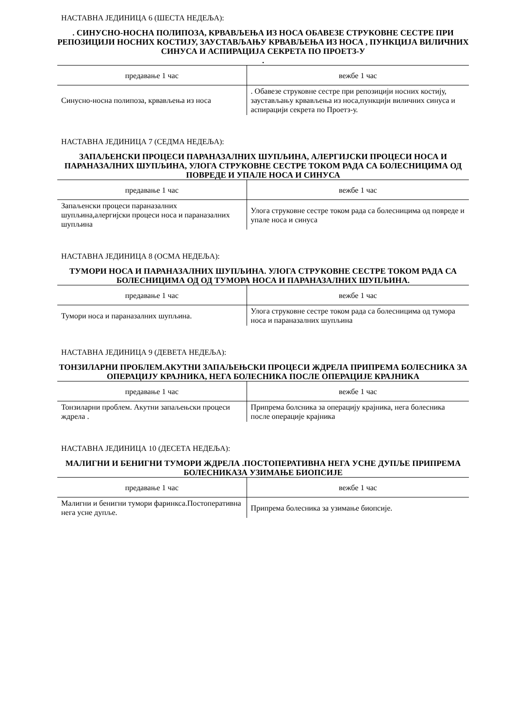НАСТАВНА ЈЕДИНИЦА 6 (ШЕСТА НЕДЕЉА):
. СИНУСНО-НОСНА ПОЛИПОЗА, КРВАВЉЕЊА ИЗ НОСА ОБАВЕЗЕ СТРУКОВНЕ СЕСТРЕ ПРИ РЕПОЗИЦИЈИ НОСНИХ КОСТИЈУ, ЗАУСТАВЉАЊУ КРВАВЉЕЊА ИЗ НОСА , ПУНКЦИЈА ВИЛИЧНИХ СИНУСА И АСПИРАЦИЈА СЕКРЕТА ПО ПРОЕТЗ-У
.
| предавање 1 час | вежбе 1 час |
| Синусно-носна полипоза, крвављења из носа | . Обавезе струковне сестре при репозицији носних костију, заустављању крвављења из носа,пункцији виличних синуса и аспирацији секрета по Проетз-у. |
НАСТАВНА ЈЕДИНИЦА 7 (СЕДМА НЕДЕЉА):
ЗАПАЉЕНСКИ ПРОЦЕСИ ПАРАНАЗАЛНИХ ШУПЉИНА, АЛЕРГИЈСКИ ПРОЦЕСИ НОСА И ПАРАНАЗАЛНИХ ШУПЉИНА, УЛОГА СТРУКОВНЕ СЕСТРЕ ТОКОМ РАДА СА БОЛЕСНИЦИМА ОД ПОВРЕДЕ И УПАЛЕ НОСА И СИНУСА
| предавање 1 час | вежбе 1 час |
| Запаљенски процеси параназалних шупљина,алергијски процеси носа и параназалних шупљина | Улога струковне сестре током рада са болесницима од повреде и упале носа и синуса |
НАСТАВНА ЈЕДИНИЦА 8 (ОСМА НЕДЕЉА):
ТУМОРИ НОСА И ПАРАНАЗАЛНИХ ШУПЉИНА. УЛОГА СТРУКОВНЕ СЕСТРЕ ТОКОМ РАДА СА БОЛЕСНИЦИМА ОД ОД ТУМОРА НОСА И ПАРАНАЗАЛНИХ ШУПЉИНА.
| предавање 1 час | вежбе 1 час |
| Тумори носа и параназалних шупљина. | Улога струковне сестре током рада са болесницима од тумора носа и параназалних шупљина |
НАСТАВНА ЈЕДИНИЦА 9 (ДЕВЕТА НЕДЕЉА):
ТОНЗИЛАРНИ ПРОБЛЕМ.АКУТНИ ЗАПАЉЕЊСКИ ПРОЦЕСИ ЖДРЕЛА ПРИПРЕМА БОЛЕСНИКА ЗА ОПЕРАЦИЈУ КРАЈНИКА, НЕГА БОЛЕСНИКА ПОСЛЕ ОПЕРАЦИЈЕ КРАЈНИКА
| предавање 1 час | вежбе 1 час |
| Тонзиларни проблем. Акутни запаљењски процеси ждрела . | Припрема болсника за операцију крајника, нега болесника после операције крајника |
НАСТАВНА ЈЕДИНИЦА 10 (ДЕСЕТА НЕДЕЉА):
МАЛИГНИ И БЕНИГНИ ТУМОРИ ЖДРЕЛА .ПОСТОПЕРАТИВНА НЕГА УСНЕ ДУПЉЕ ПРИПРЕМА БОЛЕСНИКАЗА УЗИМАЊЕ БИОПСИЈЕ
| предавање 1 час | вежбе 1 час |
| Малигни и бенигни тумори фаринкса.Постоперативна нега усне дупље. | Припрема болесника за узимање биопсије. |